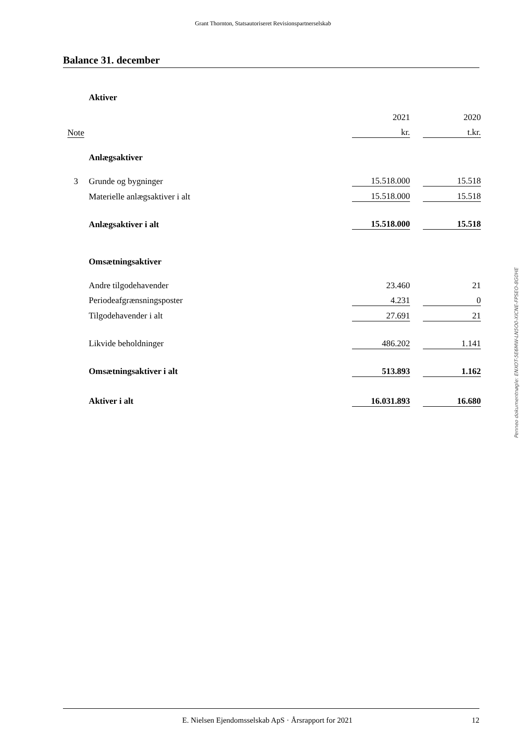Grant Thornton, Statsautoriseret Revisionspartnerselskab
Balance 31. december
| | Aktiver | | | |
| | | 2021 | | 2020 |
| Note | | kr. | | t.kr. |
| | Anlægsaktiver | | | |
| 3 | Grunde og bygninger | 15.518.000 | | 15.518 |
| | Materielle anlægsaktiver i alt | 15.518.000 | | 15.518 |
| | Anlægsaktiver i alt | 15.518.000 | | 15.518 |
| | Omsætningsaktiver | | | |
| | Andre tilgodehavender | 23.460 | | 21 |
| | Periodeafgrænsningsposter | 4.231 | | 0 |
| | Tilgodehavender i alt | 27.691 | | 21 |
| | Likvide beholdninger | 486.202 | | 1.141 |
| | Omsætningsaktiver i alt | 513.893 | | 1.162 |
| | Aktiver i alt | 16.031.893 | | 16.680 |
Penneo dokumentnøgle: ENXOT-5E6MW-LN5O0-XICNE-FPSEO-8G0HE
E. Nielsen Ejendomsselskab ApS · Årsrapport for 2021 12